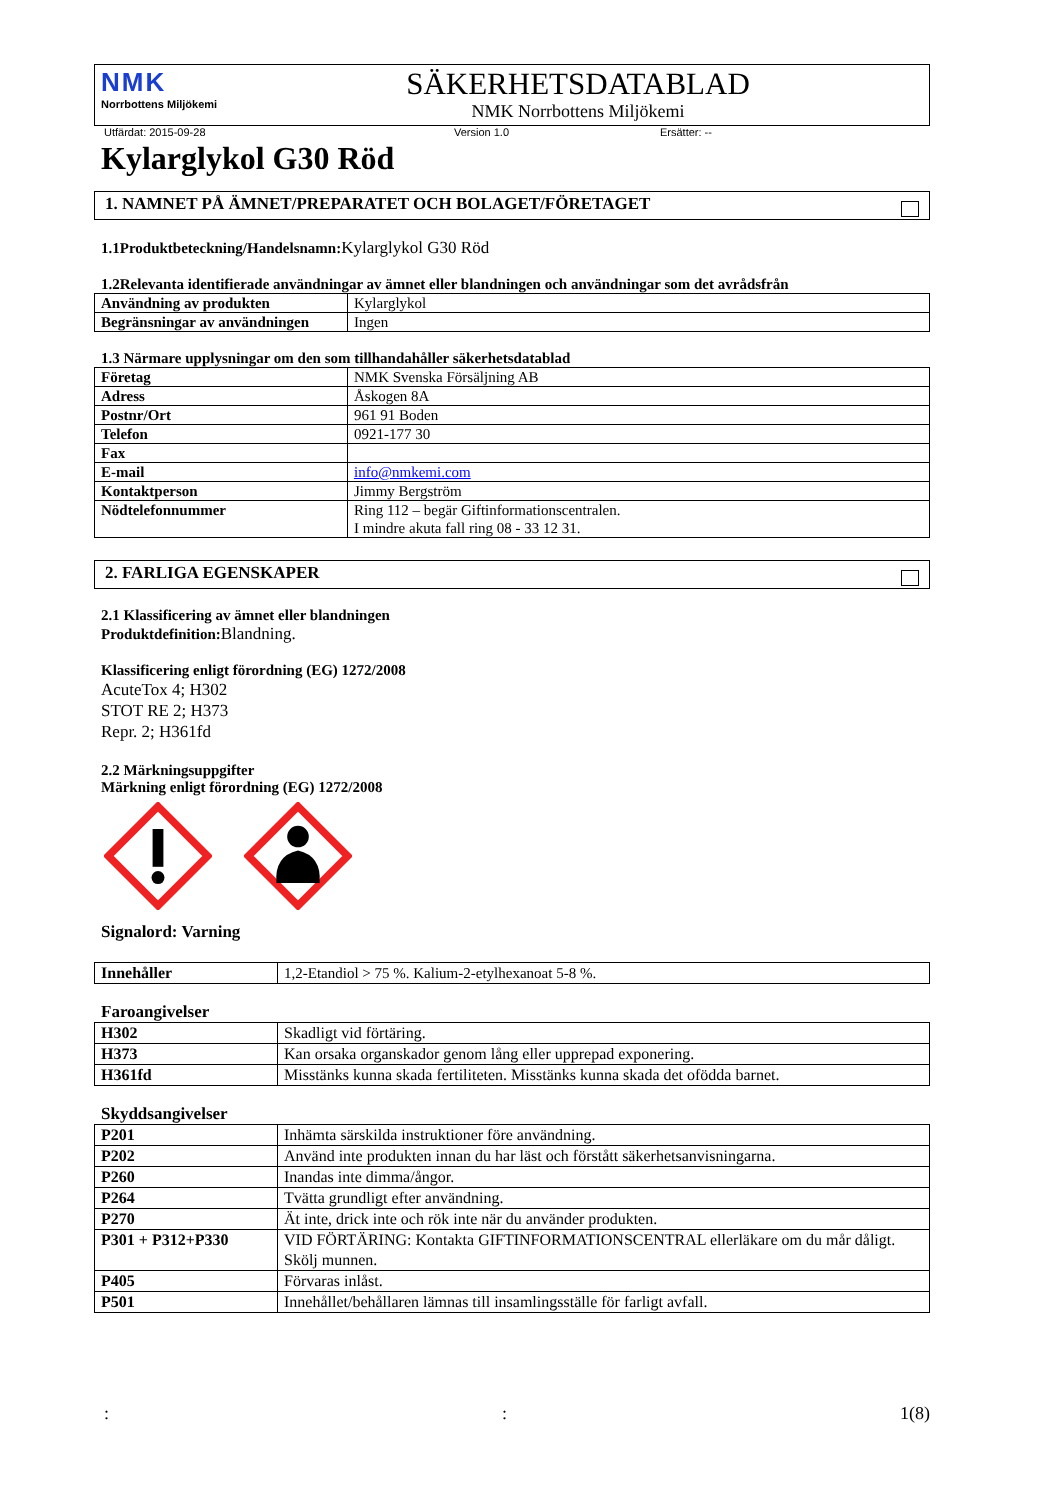NMK
Norrbottens Miljökemi
SÄKERHETSDATABLAD
NMK Norrbottens Miljökemi
Utfärdat: 2015-09-28 Version 1.0 Ersätter: --
Kylarglykol G30 Röd
1. NAMNET PÅ ÄMNET/PREPARATET OCH BOLAGET/FÖRETAGET
1.1Produktbeteckning/Handelsnamn: Kylarglykol G30 Röd
1.2Relevanta identifierade användningar av ämnet eller blandningen och användningar som det avrådsfrån
| Användning av produkten | Kylarglykol |
| Begränsningar av användningen | Ingen |
1.3 Närmare upplysningar om den som tillhandahåller säkerhetsdatablad
| Företag | NMK Svenska Försäljning AB |
| Adress | Åskogen 8A |
| Postnr/Ort | 961 91 Boden |
| Telefon | 0921-177 30 |
| Fax | |
| E-mail | info@nmkemi.com |
| Kontaktperson | Jimmy Bergström |
| Nödtelefonnummer | Ring 112 – begär Giftinformationscentralen. I mindre akuta fall ring 08 - 33 12 31. |
2. FARLIGA EGENSKAPER
2.1 Klassificering av ämnet eller blandningen
Produktdefinition: Blandning.
Klassificering enligt förordning (EG) 1272/2008
AcuteTox 4; H302
STOT RE 2; H373
Repr. 2; H361fd
2.2 Märkningsuppgifter
Märkning enligt förordning (EG) 1272/2008
Signalord: Varning
| Innehåller | 1,2-Etandiol > 75 %. Kalium-2-etylhexanoat 5-8 %. |
Faroangivelser
| H302 | Skadligt vid förtäring. |
| H373 | Kan orsaka organskador genom lång eller upprepad exponering. |
| H361fd | Misstänks kunna skada fertiliteten. Misstänks kunna skada det ofödda barnet. |
Skyddsangivelser
| P201 | Inhämta särskilda instruktioner före användning. |
| P202 | Använd inte produkten innan du har läst och förstått säkerhetsanvisningarna. |
| P260 | Inandas inte dimma/ångor. |
| P264 | Tvätta grundligt efter användning. |
| P270 | Ät inte, drick inte och rök inte när du använder produkten. |
| P301 + P312+P330 | VID FÖRTÄRING: Kontakta GIFTINFORMATIONSCENTRAL ellerläkare om du mår dåligt. Skölj munnen. |
| P405 | Förvaras inlåst. |
| P501 | Innehållet/behållaren lämnas till insamlingsställe för farligt avfall. |
:: 1(8)